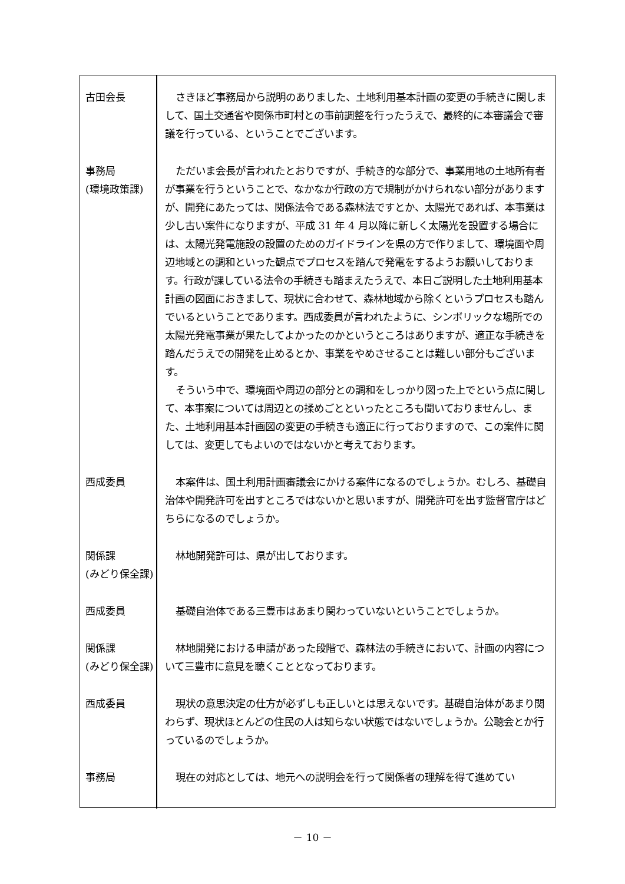| 古田会長 | さきほど事務局から説明のありました、土地利用基本計画の変更の手続きに関しまして、国土交通省や関係市町村との事前調整を行ったうえで、最終的に本審議会で審議を行っている、ということでございます。 |
| 事務局 (環境政策課) | ただいま会長が言われたとおりですが、手続き的な部分で、事業用地の土地所有者が事業を行うということで、なかなか行政の方で規制がかけられない部分がありますが、開発にあたっては、関係法令である森林法ですとか、太陽光であれば、本事業は少し古い案件になりますが、平成 31 年 4 月以降に新しく太陽光を設置する場合には、太陽光発電施設の設置のためのガイドラインを県の方で作りまして、環境面や周辺地域との調和といった観点でプロセスを踏んで発電をするようお願いしております。行政が課している法令の手続きも踏まえたうえで、本日ご説明した土地利用基本計画の図面におきまして、現状に合わせて、森林地域から除くというプロセスも踏んでいるということであります。西成委員が言われたように、シンボリックな場所での太陽光発電事業が果たしてよかったのかというところはありますが、適正な手続きを踏んだうえでの開発を止めるとか、事業をやめさせることは難しい部分もございます。 そういう中で、環境面や周辺の部分との調和をしっかり図った上でという点に関して、本事案については周辺との揉めごとといったところも聞いておりませんし、また、土地利用基本計画図の変更の手続きも適正に行っておりますので、この案件に関しては、変更してもよいのではないかと考えております。 |
| 西成委員 | 本案件は、国土利用計画審議会にかける案件になるのでしょうか。むしろ、基礎自治体や開発許可を出すところではないかと思いますが、開発許可を出す監督官庁はどちらになるのでしょうか。 |
| 関係課 (みどり保全課) | 林地開発許可は、県が出しております。 |
| 西成委員 | 基礎自治体である三豊市はあまり関わっていないということでしょうか。 |
| 関係課 (みどり保全課) | 林地開発における申請があった段階で、森林法の手続きにおいて、計画の内容について三豊市に意見を聴くこととなっております。 |
| 西成委員 | 現状の意思決定の仕方が必ずしも正しいとは思えないです。基礎自治体があまり関わらず、現状ほとんどの住民の人は知らない状態ではないでしょうか。公聴会とか行っているのでしょうか。 |
| 事務局 | 現在の対応としては、地元への説明会を行って関係者の理解を得て進めてい |
－ 10 －